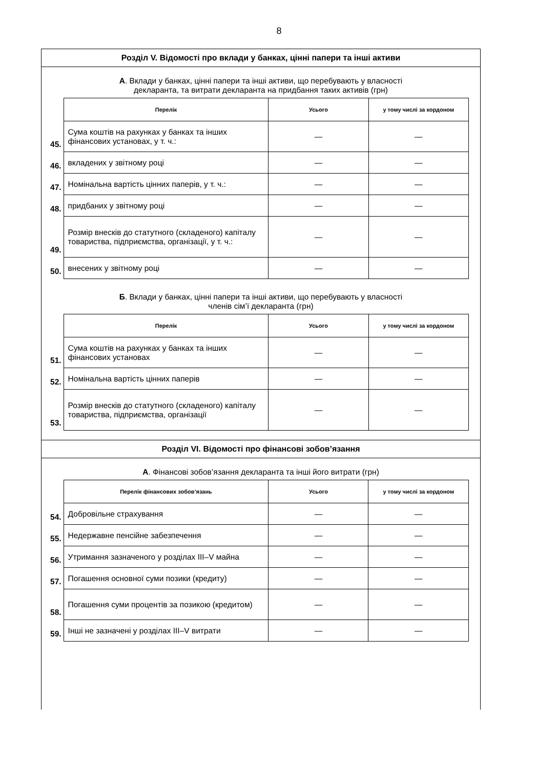8
Розділ V. Відомості про вклади у банках, цінні папери та інші активи
А. Вклади у банках, цінні папери та інші активи, що перебувають у власності
декларанта, та витрати декларанта на придбання таких активів (грн)
| | Перелік | Усього | у тому числі за кордоном |
| 45. | Сума коштів на рахунках у банках та інших фінансових установах, у т. ч.: | — | — |
| 46. | вкладених у звітному році | — | — |
| 47. | Номінальна вартість цінних паперів, у т. ч.: | — | — |
| 48. | придбаних у звітному році | — | — |
| 49. | Розмір внесків до статутного (складеного) капіталу товариства, підприємства, організації, у т. ч.: | — | — |
| 50. | внесених у звітному році | — | — |
Б. Вклади у банках, цінні папери та інші активи, що перебувають у власності
членів сім’ї декларанта (грн)
| | Перелік | Усього | у тому числі за кордоном |
| 51. | Сума коштів на рахунках у банках та інших фінансових установах | — | — |
| 52. | Номінальна вартість цінних паперів | — | — |
| 53. | Розмір внесків до статутного (складеного) капіталу товариства, підприємства, організації | — | — |
Розділ VI. Відомості про фінансові зобов’язання
А. Фінансові зобов’язання декларанта та інші його витрати (грн)
| | Перелік фінансових зобов’язань | Усього | у тому числі за кордоном |
| 54. | Добровільне страхування | — | — |
| 55. | Недержавне пенсійне забезпечення | — | — |
| 56. | Утримання зазначеного у розділах III–V майна | — | — |
| 57. | Погашення основної суми позики (кредиту) | — | — |
| 58. | Погашення суми процентів за позикою (кредитом) | — | — |
| 59. | Інші не зазначені у розділах III–V витрати | — | — |